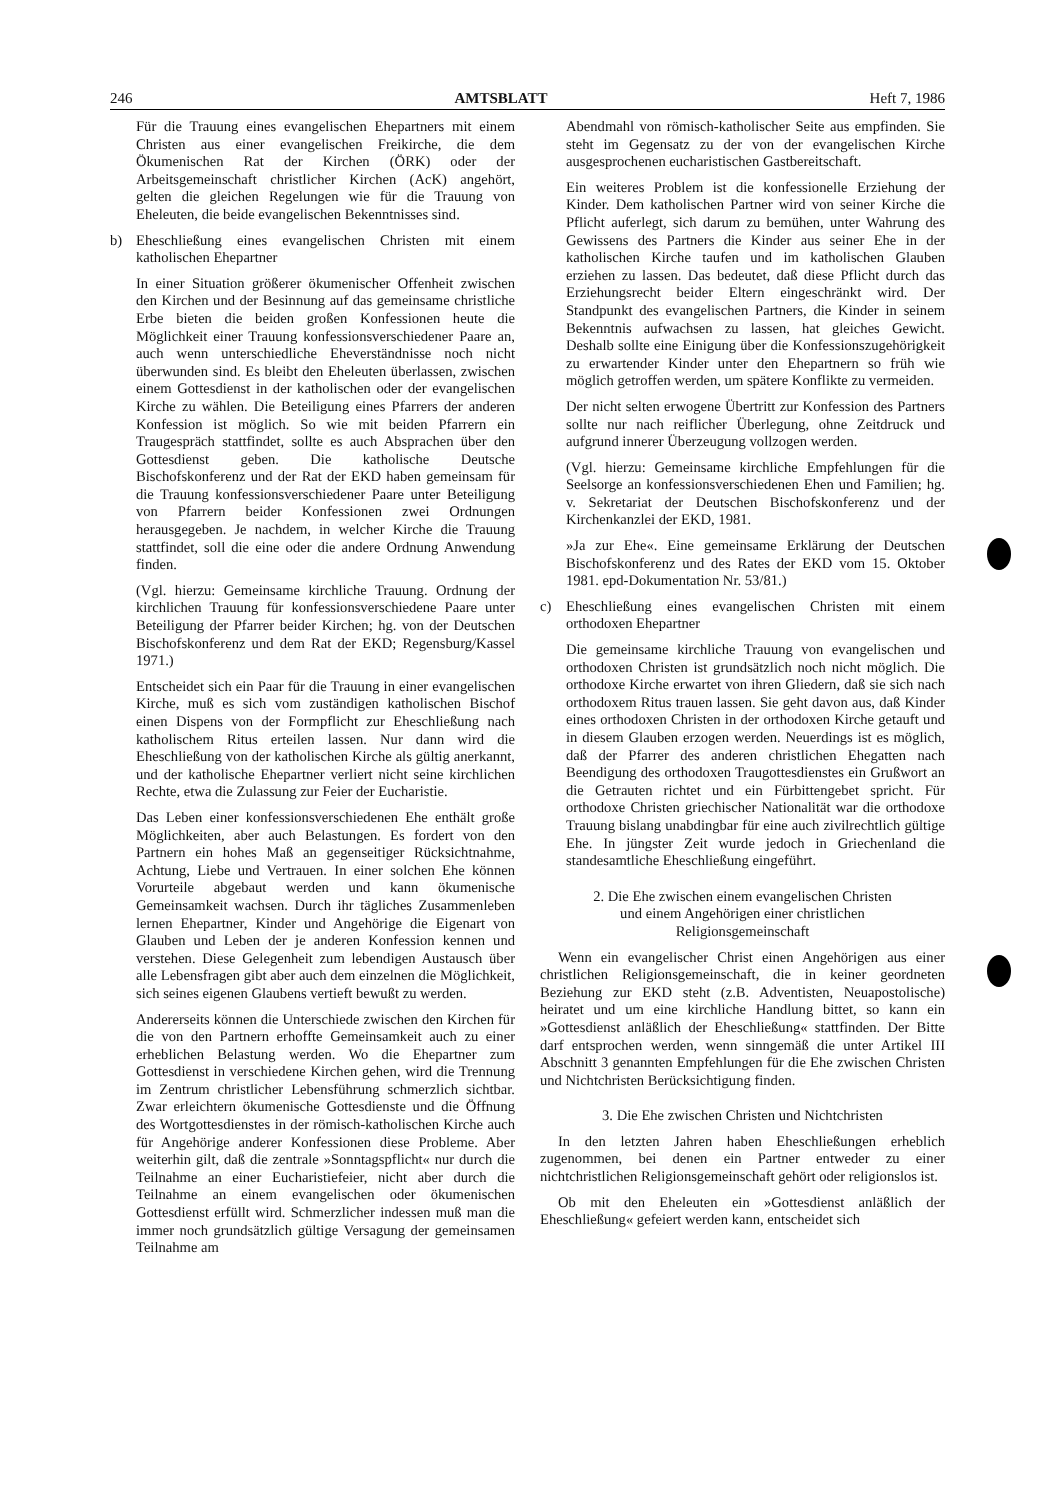246 AMTSBLATT Heft 7, 1986
Für die Trauung eines evangelischen Ehepartners mit einem Christen aus einer evangelischen Freikirche, die dem Ökumenischen Rat der Kirchen (ÖRK) oder der Arbeitsgemeinschaft christlicher Kirchen (AcK) angehört, gelten die gleichen Regelungen wie für die Trauung von Eheleuten, die beide evangelischen Bekenntnisses sind.
b) Eheschließung eines evangelischen Christen mit einem katholischen Ehepartner
In einer Situation größerer ökumenischer Offenheit zwischen den Kirchen und der Besinnung auf das gemeinsame christliche Erbe bieten die beiden großen Konfessionen heute die Möglichkeit einer Trauung konfessionsverschiedener Paare an, auch wenn unterschiedliche Eheverständnisse noch nicht überwunden sind. Es bleibt den Eheleuten überlassen, zwischen einem Gottesdienst in der katholischen oder der evangelischen Kirche zu wählen. Die Beteiligung eines Pfarrers der anderen Konfession ist möglich. So wie mit beiden Pfarrern ein Traugespräch stattfindet, sollte es auch Absprachen über den Gottesdienst geben. Die katholische Deutsche Bischofskonferenz und der Rat der EKD haben gemeinsam für die Trauung konfessionsverschiedener Paare unter Beteiligung von Pfarrern beider Konfessionen zwei Ordnungen herausgegeben. Je nachdem, in welcher Kirche die Trauung stattfindet, soll die eine oder die andere Ordnung Anwendung finden.
(Vgl. hierzu: Gemeinsame kirchliche Trauung. Ordnung der kirchlichen Trauung für konfessionsverschiedene Paare unter Beteiligung der Pfarrer beider Kirchen; hg. von der Deutschen Bischofskonferenz und dem Rat der EKD; Regensburg/Kassel 1971.)
Entscheidet sich ein Paar für die Trauung in einer evangelischen Kirche, muß es sich vom zuständigen katholischen Bischof einen Dispens von der Formpflicht zur Eheschließung nach katholischem Ritus erteilen lassen. Nur dann wird die Eheschließung von der katholischen Kirche als gültig anerkannt, und der katholische Ehepartner verliert nicht seine kirchlichen Rechte, etwa die Zulassung zur Feier der Eucharistie.
Das Leben einer konfessionsverschiedenen Ehe enthält große Möglichkeiten, aber auch Belastungen. Es fordert von den Partnern ein hohes Maß an gegenseitiger Rücksichtnahme, Achtung, Liebe und Vertrauen. In einer solchen Ehe können Vorurteile abgebaut werden und kann ökumenische Gemeinsamkeit wachsen. Durch ihr tägliches Zusammenleben lernen Ehepartner, Kinder und Angehörige die Eigenart von Glauben und Leben der je anderen Konfession kennen und verstehen. Diese Gelegenheit zum lebendigen Austausch über alle Lebensfragen gibt aber auch dem einzelnen die Möglichkeit, sich seines eigenen Glaubens vertieft bewußt zu werden.
Andererseits können die Unterschiede zwischen den Kirchen für die von den Partnern erhoffte Gemeinsamkeit auch zu einer erheblichen Belastung werden. Wo die Ehepartner zum Gottesdienst in verschiedene Kirchen gehen, wird die Trennung im Zentrum christlicher Lebensführung schmerzlich sichtbar. Zwar erleichtern ökumenische Gottesdienste und die Öffnung des Wortgottesdienstes in der römisch-katholischen Kirche auch für Angehörige anderer Konfessionen diese Probleme. Aber weiterhin gilt, daß die zentrale »Sonntagspflicht« nur durch die Teilnahme an einer Eucharistiefeier, nicht aber durch die Teilnahme an einem evangelischen oder ökumenischen Gottesdienst erfüllt wird. Schmerzlicher indessen muß man die immer noch grundsätzlich gültige Versagung der gemeinsamen Teilnahme am
Abendmahl von römisch-katholischer Seite aus empfinden. Sie steht im Gegensatz zu der von der evangelischen Kirche ausgesprochenen eucharistischen Gastbereitschaft.
Ein weiteres Problem ist die konfessionelle Erziehung der Kinder. Dem katholischen Partner wird von seiner Kirche die Pflicht auferlegt, sich darum zu bemühen, unter Wahrung des Gewissens des Partners die Kinder aus seiner Ehe in der katholischen Kirche taufen und im katholischen Glauben erziehen zu lassen. Das bedeutet, daß diese Pflicht durch das Erziehungsrecht beider Eltern eingeschränkt wird. Der Standpunkt des evangelischen Partners, die Kinder in seinem Bekenntnis aufwachsen zu lassen, hat gleiches Gewicht. Deshalb sollte eine Einigung über die Konfessionszugehörigkeit zu erwartender Kinder unter den Ehepartnern so früh wie möglich getroffen werden, um spätere Konflikte zu vermeiden.
Der nicht selten erwogene Übertritt zur Konfession des Partners sollte nur nach reiflicher Überlegung, ohne Zeitdruck und aufgrund innerer Überzeugung vollzogen werden.
(Vgl. hierzu: Gemeinsame kirchliche Empfehlungen für die Seelsorge an konfessionsverschiedenen Ehen und Familien; hg. v. Sekretariat der Deutschen Bischofskonferenz und der Kirchenkanzlei der EKD, 1981.
»Ja zur Ehe«. Eine gemeinsame Erklärung der Deutschen Bischofskonferenz und des Rates der EKD vom 15. Oktober 1981. epd-Dokumentation Nr. 53/81.)
c) Eheschließung eines evangelischen Christen mit einem orthodoxen Ehepartner
Die gemeinsame kirchliche Trauung von evangelischen und orthodoxen Christen ist grundsätzlich noch nicht möglich. Die orthodoxe Kirche erwartet von ihren Gliedern, daß sie sich nach orthodoxem Ritus trauen lassen. Sie geht davon aus, daß Kinder eines orthodoxen Christen in der orthodoxen Kirche getauft und in diesem Glauben erzogen werden. Neuerdings ist es möglich, daß der Pfarrer des anderen christlichen Ehegatten nach Beendigung des orthodoxen Traugottesdienstes ein Grußwort an die Getrauten richtet und ein Fürbittengebet spricht. Für orthodoxe Christen griechischer Nationalität war die orthodoxe Trauung bislang unabdingbar für eine auch zivilrechtlich gültige Ehe. In jüngster Zeit wurde jedoch in Griechenland die standesamtliche Eheschließung eingeführt.
2. Die Ehe zwischen einem evangelischen Christen
und einem Angehörigen einer christlichen
Religionsgemeinschaft
Wenn ein evangelischer Christ einen Angehörigen aus einer christlichen Religionsgemeinschaft, die in keiner geordneten Beziehung zur EKD steht (z.B. Adventisten, Neuapostolische) heiratet und um eine kirchliche Handlung bittet, so kann ein »Gottesdienst anläßlich der Eheschließung« stattfinden. Der Bitte darf entsprochen werden, wenn sinngemäß die unter Artikel III Abschnitt 3 genannten Empfehlungen für die Ehe zwischen Christen und Nichtchristen Berücksichtigung finden.
3. Die Ehe zwischen Christen und Nichtchristen
In den letzten Jahren haben Eheschließungen erheblich zugenommen, bei denen ein Partner entweder zu einer nichtchristlichen Religionsgemeinschaft gehört oder religionslos ist.
Ob mit den Eheleuten ein »Gottesdienst anläßlich der Eheschließung« gefeiert werden kann, entscheidet sich